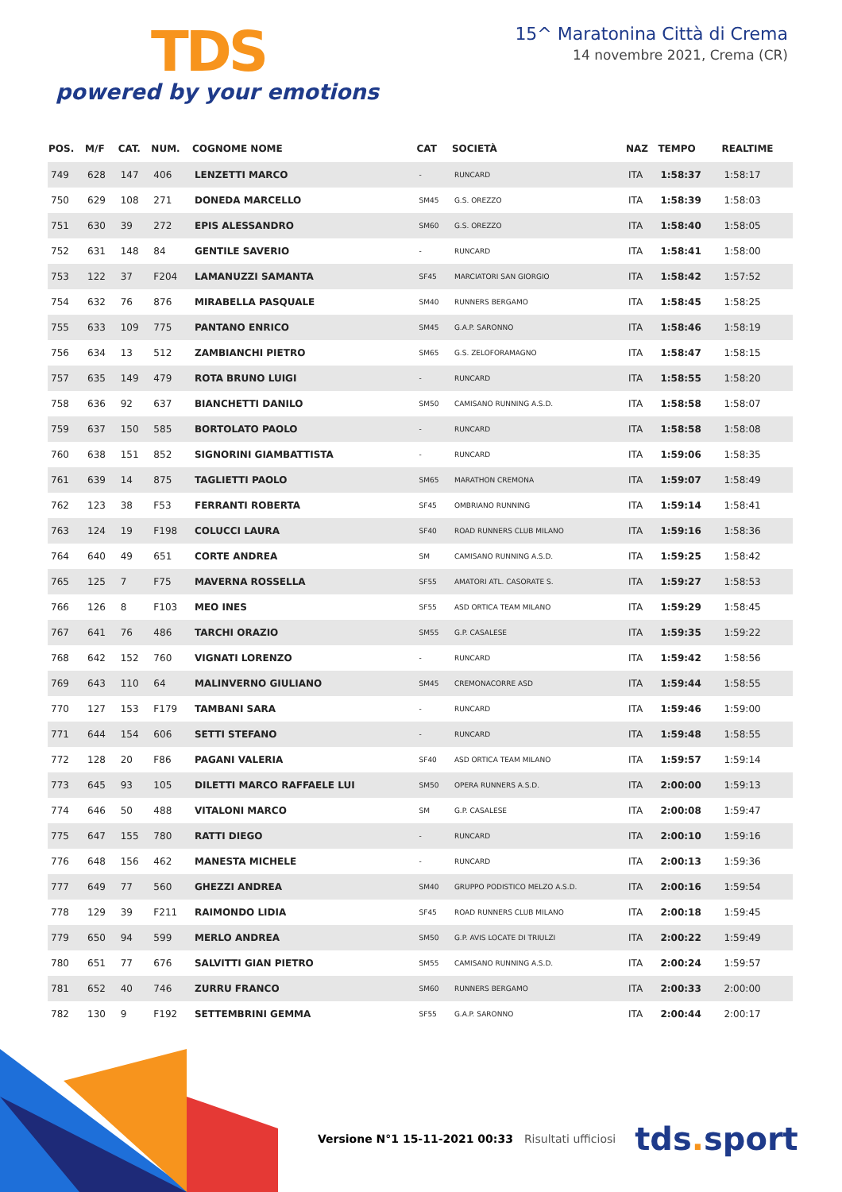TDS
powered by your emotions
15^ Maratonina Città di Crema
14 novembre 2021, Crema (CR)
| POS. | M/F | CAT. | NUM. | COGNOME NOME | CAT | SOCIETÀ | NAZ | TEMPO | REALTIME |
| --- | --- | --- | --- | --- | --- | --- | --- | --- | --- |
| 749 | 628 | 147 | 406 | LENZETTI MARCO | - | RUNCARD | ITA | 1:58:37 | 1:58:17 |
| 750 | 629 | 108 | 271 | DONEDA MARCELLO | SM45 | G.S. OREZZO | ITA | 1:58:39 | 1:58:03 |
| 751 | 630 | 39 | 272 | EPIS ALESSANDRO | SM60 | G.S. OREZZO | ITA | 1:58:40 | 1:58:05 |
| 752 | 631 | 148 | 84 | GENTILE SAVERIO | - | RUNCARD | ITA | 1:58:41 | 1:58:00 |
| 753 | 122 | 37 | F204 | LAMANUZZI SAMANTA | SF45 | MARCIATORI SAN GIORGIO | ITA | 1:58:42 | 1:57:52 |
| 754 | 632 | 76 | 876 | MIRABELLA PASQUALE | SM40 | RUNNERS BERGAMO | ITA | 1:58:45 | 1:58:25 |
| 755 | 633 | 109 | 775 | PANTANO ENRICO | SM45 | G.A.P. SARONNO | ITA | 1:58:46 | 1:58:19 |
| 756 | 634 | 13 | 512 | ZAMBIANCHI PIETRO | SM65 | G.S. ZELOFORAMAGNO | ITA | 1:58:47 | 1:58:15 |
| 757 | 635 | 149 | 479 | ROTA BRUNO LUIGI | - | RUNCARD | ITA | 1:58:55 | 1:58:20 |
| 758 | 636 | 92 | 637 | BIANCHETTI DANILO | SM50 | CAMISANO RUNNING A.S.D. | ITA | 1:58:58 | 1:58:07 |
| 759 | 637 | 150 | 585 | BORTOLATO PAOLO | - | RUNCARD | ITA | 1:58:58 | 1:58:08 |
| 760 | 638 | 151 | 852 | SIGNORINI GIAMBATTISTA | - | RUNCARD | ITA | 1:59:06 | 1:58:35 |
| 761 | 639 | 14 | 875 | TAGLIETTI PAOLO | SM65 | MARATHON CREMONA | ITA | 1:59:07 | 1:58:49 |
| 762 | 123 | 38 | F53 | FERRANTI ROBERTA | SF45 | OMBRIANO RUNNING | ITA | 1:59:14 | 1:58:41 |
| 763 | 124 | 19 | F198 | COLUCCI LAURA | SF40 | ROAD RUNNERS CLUB MILANO | ITA | 1:59:16 | 1:58:36 |
| 764 | 640 | 49 | 651 | CORTE ANDREA | SM | CAMISANO RUNNING A.S.D. | ITA | 1:59:25 | 1:58:42 |
| 765 | 125 | 7 | F75 | MAVERNA ROSSELLA | SF55 | AMATORI ATL. CASORATE S. | ITA | 1:59:27 | 1:58:53 |
| 766 | 126 | 8 | F103 | MEO INES | SF55 | ASD ORTICA TEAM MILANO | ITA | 1:59:29 | 1:58:45 |
| 767 | 641 | 76 | 486 | TARCHI ORAZIO | SM55 | G.P. CASALESE | ITA | 1:59:35 | 1:59:22 |
| 768 | 642 | 152 | 760 | VIGNATI LORENZO | - | RUNCARD | ITA | 1:59:42 | 1:58:56 |
| 769 | 643 | 110 | 64 | MALINVERNO GIULIANO | SM45 | CREMONACORRE ASD | ITA | 1:59:44 | 1:58:55 |
| 770 | 127 | 153 | F179 | TAMBANI SARA | - | RUNCARD | ITA | 1:59:46 | 1:59:00 |
| 771 | 644 | 154 | 606 | SETTI STEFANO | - | RUNCARD | ITA | 1:59:48 | 1:58:55 |
| 772 | 128 | 20 | F86 | PAGANI VALERIA | SF40 | ASD ORTICA TEAM MILANO | ITA | 1:59:57 | 1:59:14 |
| 773 | 645 | 93 | 105 | DILETTI MARCO RAFFAELE LUI | SM50 | OPERA RUNNERS A.S.D. | ITA | 2:00:00 | 1:59:13 |
| 774 | 646 | 50 | 488 | VITALONI MARCO | SM | G.P. CASALESE | ITA | 2:00:08 | 1:59:47 |
| 775 | 647 | 155 | 780 | RATTI DIEGO | - | RUNCARD | ITA | 2:00:10 | 1:59:16 |
| 776 | 648 | 156 | 462 | MANESTA MICHELE | - | RUNCARD | ITA | 2:00:13 | 1:59:36 |
| 777 | 649 | 77 | 560 | GHEZZI ANDREA | SM40 | GRUPPO PODISTICO MELZO A.S.D. | ITA | 2:00:16 | 1:59:54 |
| 778 | 129 | 39 | F211 | RAIMONDO LIDIA | SF45 | ROAD RUNNERS CLUB MILANO | ITA | 2:00:18 | 1:59:45 |
| 779 | 650 | 94 | 599 | MERLO ANDREA | SM50 | G.P. AVIS LOCATE DI TRIULZI | ITA | 2:00:22 | 1:59:49 |
| 780 | 651 | 77 | 676 | SALVITTI GIAN PIETRO | SM55 | CAMISANO RUNNING A.S.D. | ITA | 2:00:24 | 1:59:57 |
| 781 | 652 | 40 | 746 | ZURRU FRANCO | SM60 | RUNNERS BERGAMO | ITA | 2:00:33 | 2:00:00 |
| 782 | 130 | 9 | F192 | SETTEMBRINI GEMMA | SF55 | G.A.P. SARONNO | ITA | 2:00:44 | 2:00:17 |
Versione N°1 15-11-2021 00:33 Risultati ufficiosi tds. sport